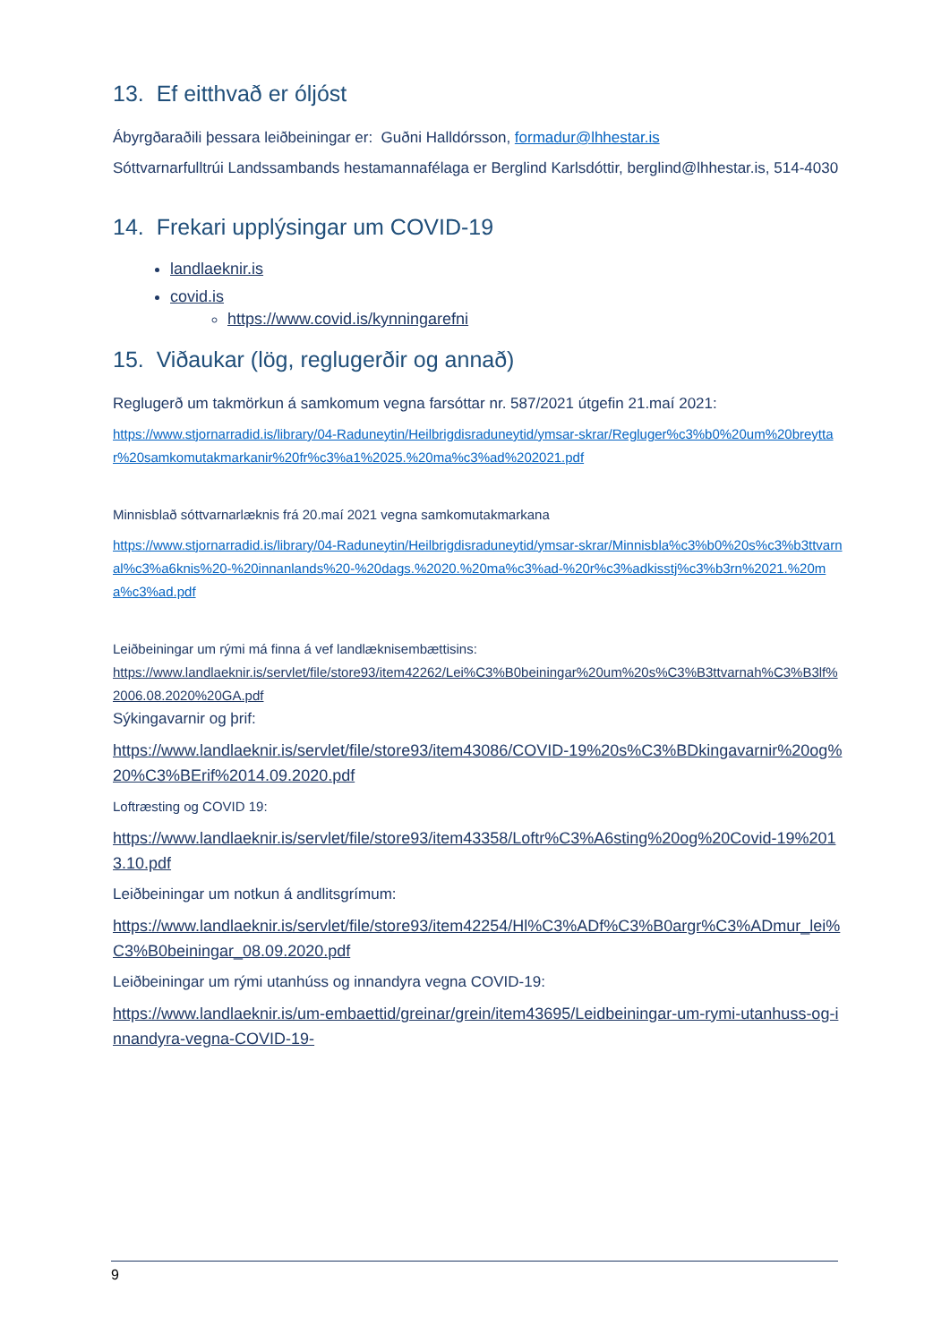13. Ef eitthvað er óljóst
Ábyrgðaraðili þessara leiðbeiningar er: Guðni Halldórsson, formadur@lhhestar.is
Sóttvarnarfulltrúi Landssambands hestamannafélaga er Berglind Karlsdóttir, berglind@lhhestar.is, 514-4030
14. Frekari upplýsingar um COVID-19
landlaeknir.is
covid.is
https://www.covid.is/kynningarefni
15. Viðaukar (lög, reglugerðir og annað)
Reglugerð um takmörkun á samkomum vegna farsóttar nr. 587/2021 útgefin 21.maí 2021:
https://www.stjornarradid.is/library/04-Raduneytin/Heilbrigdisraduneytid/ymsar-skrar/Regluger%c3%b0%20um%20breyttar%20samkomutakmarkanir%20fr%c3%a1%2025.%20ma%c3%ad%202021.pdf
Minnisblað sóttvarnarlæknis frá 20.maí 2021 vegna samkomutakmarkana
https://www.stjornarradid.is/library/04-Raduneytin/Heilbrigdisraduneytid/ymsar-skrar/Minnisbla%c3%b0%20s%c3%b3ttvarnal%c3%a6knis%20-%20innanlands%20-%20dags.%2020.%20ma%c3%ad-%20r%c3%adkisstj%c3%b3rn%2021.%20ma%c3%ad.pdf
Leiðbeiningar um rými má finna á vef landlæknisembættisins:
https://www.landlaeknir.is/servlet/file/store93/item42262/Lei%C3%B0beiningar%20um%20s%C3%B3ttvarnah%C3%B3lf%2006.08.2020%20GA.pdf
Sýkingavarnir og þrif:
https://www.landlaeknir.is/servlet/file/store93/item43086/COVID-19%20s%C3%BDkingavarnir%20og%20%C3%BErif%2014.09.2020.pdf
Loftræsting og COVID 19:
https://www.landlaeknir.is/servlet/file/store93/item43358/Loftr%C3%A6sting%20og%20Covid-19%2013.10.pdf
Leiðbeiningar um notkun á andlitsgrímum:
https://www.landlaeknir.is/servlet/file/store93/item42254/Hl%C3%ADf%C3%B0argr%C3%ADmur_lei%C3%B0beiningar_08.09.2020.pdf
Leiðbeiningar um rými utanhúss og innandyra vegna COVID-19:
https://www.landlaeknir.is/um-embaettid/greinar/grein/item43695/Leidbeiningar-um-rymi-utanhuss-og-innandyra-vegna-COVID-19-
9